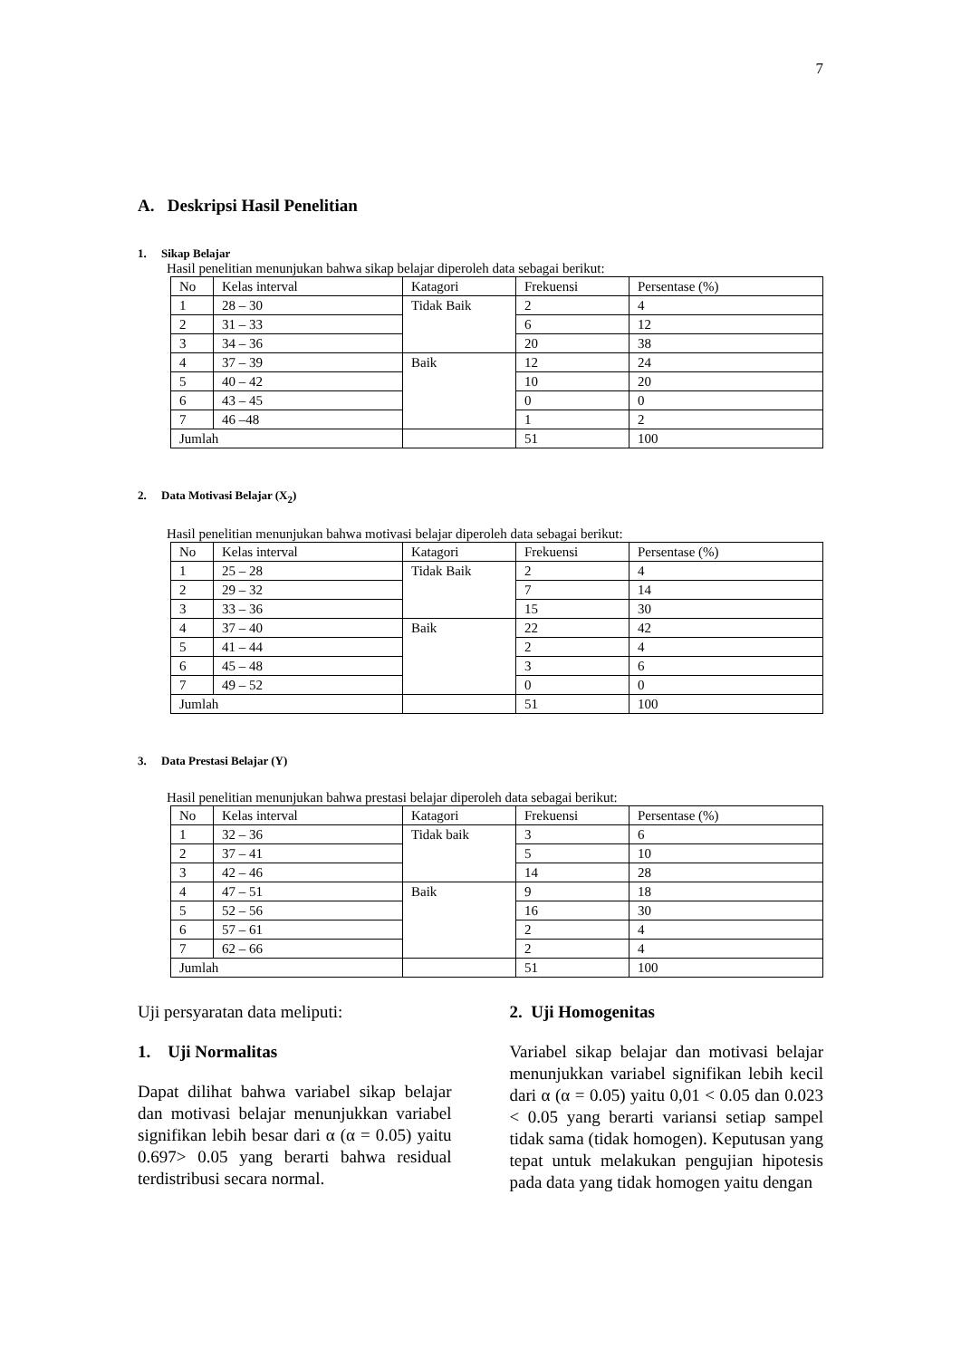7
A. Deskripsi Hasil Penelitian
1. Sikap Belajar
Hasil penelitian menunjukan bahwa sikap belajar diperoleh data sebagai berikut:
| No | Kelas interval | Katagori | Frekuensi | Persentase (%) |
| 1 | 28 – 30 | Tidak Baik | 2 | 4 |
| 2 | 31 – 33 | | 6 | 12 |
| 3 | 34 – 36 | | 20 | 38 |
| 4 | 37 – 39 | Baik | 12 | 24 |
| 5 | 40 – 42 | | 10 | 20 |
| 6 | 43 – 45 | | 0 | 0 |
| 7 | 46 –48 | | 1 | 2 |
| Jumlah | | | 51 | 100 |
2. Data Motivasi Belajar (X<sub>2</sub>)
Hasil penelitian menunjukan bahwa motivasi belajar diperoleh data sebagai berikut:
| No | Kelas interval | Katagori | Frekuensi | Persentase (%) |
| 1 | 25 – 28 | Tidak Baik | 2 | 4 |
| 2 | 29 – 32 | | 7 | 14 |
| 3 | 33 – 36 | | 15 | 30 |
| 4 | 37 – 40 | Baik | 22 | 42 |
| 5 | 41 – 44 | | 2 | 4 |
| 6 | 45 – 48 | | 3 | 6 |
| 7 | 49 – 52 | | 0 | 0 |
| Jumlah | | | 51 | 100 |
3. Data Prestasi Belajar (Y)
Hasil penelitian menunjukan bahwa prestasi belajar diperoleh data sebagai berikut:
| No | Kelas interval | Katagori | Frekuensi | Persentase (%) |
| 1 | 32 – 36 | Tidak baik | 3 | 6 |
| 2 | 37 – 41 | | 5 | 10 |
| 3 | 42 – 46 | | 14 | 28 |
| 4 | 47 – 51 | Baik | 9 | 18 |
| 5 | 52 – 56 | | 16 | 30 |
| 6 | 57 – 61 | | 2 | 4 |
| 7 | 62 – 66 | | 2 | 4 |
| Jumlah | | | 51 | 100 |
Uji persyaratan data meliputi:
1. Uji Normalitas
Dapat dilihat bahwa variabel sikap belajar dan motivasi belajar menunjukkan variabel signifikan lebih besar dari α (α = 0.05) yaitu 0.697> 0.05 yang berarti bahwa residual terdistribusi secara normal.
2. Uji Homogenitas
Variabel sikap belajar dan motivasi belajar menunjukkan variabel signifikan lebih kecil dari α (α = 0.05) yaitu 0,01 < 0.05 dan 0.023 < 0.05 yang berarti variansi setiap sampel tidak sama (tidak homogen). Keputusan yang tepat untuk melakukan pengujian hipotesis pada data yang tidak homogen yaitu dengan